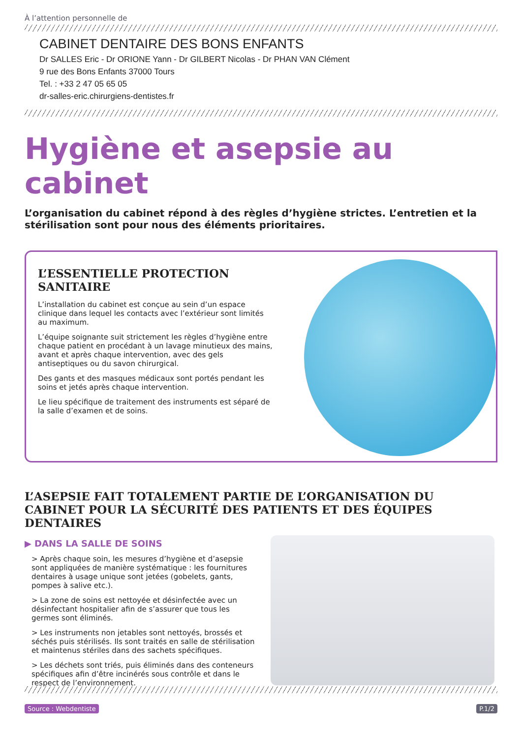À l’attention personnelle de
CABINET DENTAIRE DES BONS ENFANTS
Dr SALLES Eric - Dr ORIONE Yann - Dr GILBERT Nicolas - Dr PHAN VAN Clément
9 rue des Bons Enfants 37000 Tours
Tel. : +33 2 47 05 65 05
dr-salles-eric.chirurgiens-dentistes.fr
Hygiène et asepsie au cabinet
L’organisation du cabinet répond à des règles d’hygiène strictes. L’entretien et la stérilisation sont pour nous des éléments prioritaires.
L’ESSENTIELLE PROTECTION SANITAIRE
L’installation du cabinet est conçue au sein d’un espace clinique dans lequel les contacts avec l’extérieur sont limités au maximum.
L’équipe soignante suit strictement les règles d’hygiène entre chaque patient en procédant à un lavage minutieux des mains, avant et après chaque intervention, avec des gels antiseptiques ou du savon chirurgical.
Des gants et des masques médicaux sont portés pendant les soins et jetés après chaque intervention.
Le lieu spécifique de traitement des instruments est séparé de la salle d’examen et de soins.
L’ASEPSIE FAIT TOTALEMENT PARTIE DE L’ORGANISATION DU CABINET POUR LA SÉCURITÉ DES PATIENTS ET DES ÉQUIPES DENTAIRES
▶ DANS LA SALLE DE SOINS
> Après chaque soin, les mesures d’hygiène et d’asepsie sont appliquées de manière systématique : les fournitures dentaires à usage unique sont jetées (gobelets, gants, pompes à salive etc.).
> La zone de soins est nettoyée et désinfectée avec un désinfectant hospitalier afin de s’assurer que tous les germes sont éliminés.
> Les instruments non jetables sont nettoyés, brossés et séchés puis stérilisés. Ils sont traités en salle de stérilisation et maintenus stériles dans des sachets spécifiques.
> Les déchets sont triés, puis éliminés dans des conteneurs spécifiques afin d’être incinérés sous contrôle et dans le respect de l’environnement.
Source : Webdentiste P.1/2